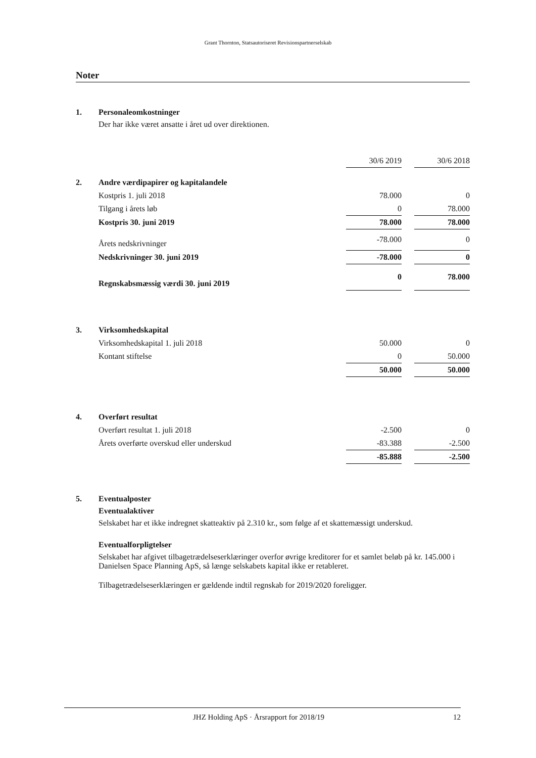Grant Thornton, Statsautoriseret Revisionspartnerselskab
Noter
1. Personaleomkostninger
Der har ikke været ansatte i året ud over direktionen.
| | 30/6 2019 | | 30/6 2018 |
| 2. Andre værdipapirer og kapitalandele | | | |
| Kostpris 1. juli 2018 | 78.000 | | 0 |
| Tilgang i årets løb | 0 | | 78.000 |
| Kostpris 30. juni 2019 | 78.000 | | 78.000 |
| Årets nedskrivninger | -78.000 | | 0 |
| Nedskrivninger 30. juni 2019 | -78.000 | | 0 |
| Regnskabsmæssig værdi 30. juni 2019 | 0 | | 78.000 |
| 3. Virksomhedskapital | | | |
| Virksomhedskapital 1. juli 2018 | 50.000 | | 0 |
| Kontant stiftelse | 0 | | 50.000 |
| | 50.000 | | 50.000 |
| 4. Overført resultat | | | |
| Overført resultat 1. juli 2018 | -2.500 | | 0 |
| Årets overførte overskud eller underskud | -83.388 | | -2.500 |
| | -85.888 | | -2.500 |
5. Eventualposter
Eventualaktiver
Selskabet har et ikke indregnet skatteaktiv på 2.310 kr., som følge af et skattemæssigt underskud.
Eventualforpligtelser
Selskabet har afgivet tilbagetrædelseserklæringer overfor øvrige kreditorer for et samlet beløb på kr. 145.000 i Danielsen Space Planning ApS, så længe selskabets kapital ikke er retableret.
Tilbagetrædelseserklæringen er gældende indtil regnskab for 2019/2020 foreligger.
JHZ Holding ApS · Årsrapport for 2018/19 12